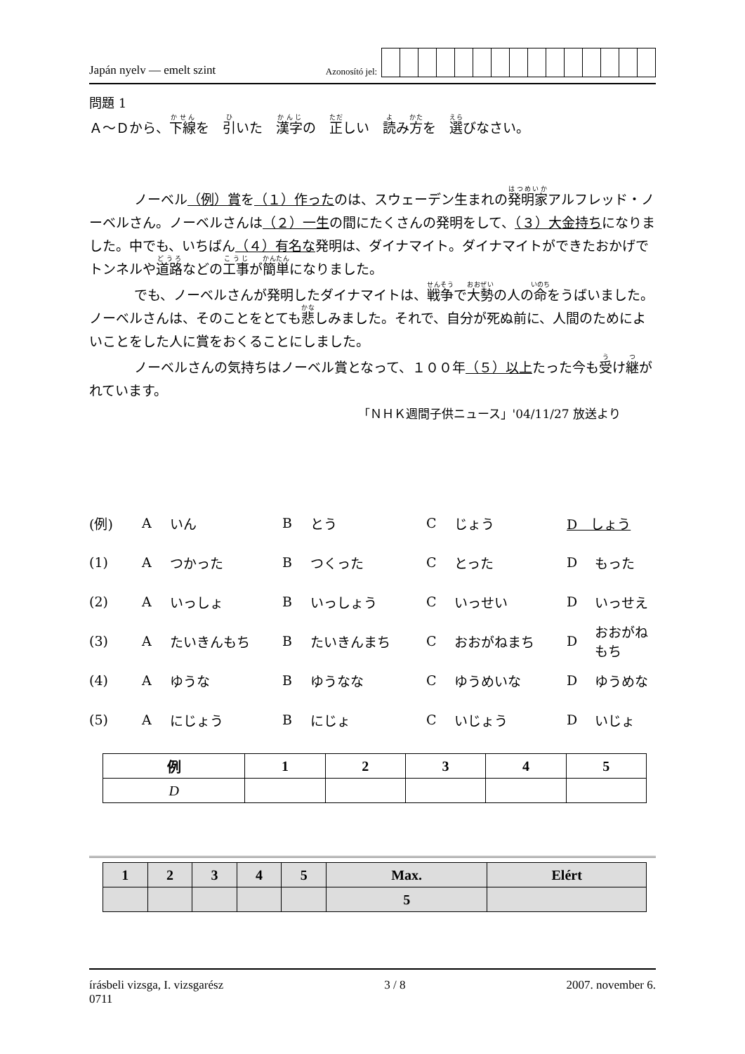Japán nyelv — emelt szint
Azonosító jel:
問題 1
Ａ～Ｄから、下線を　引いた　漢字の　正しい　読み方を　選びなさい。
ノーベル（例）賞を（１）作ったのは、スウェーデン生まれの発明家アルフレッド・ノーベルさん。ノーベルさんは（２）一生の間にたくさんの発明をして、（３）大金持ちになりました。中でも、いちばん（４）有名な発明は、ダイナマイト。ダイナマイトができたおかげでトンネルや道路などの工事が簡単になりました。
でも、ノーベルさんが発明したダイナマイトは、戦争で大勢の人の命をうばいました。ノーベルさんは、そのことをとても悲しみました。それで、自分が死ぬ前に、人間のためによいことをした人に賞をおくることにしました。
ノーベルさんの気持ちはノーベル賞となって、１００年（５）以上たった今も受け継がれています。
「ＮＨＫ週間子供ニュース」'04/11/27 放送より
| (例) | A | いん | B | とう | C | じょう | D しょう | |
| (1) | A | つかった | B | つくった | C | とった | D | もった |
| (2) | A | いっしょ | B | いっしょう | C | いっせい | D | いっせえ |
| (3) | A | たいきんもち | B | たいきんまち | C | おおがねまち | D | おおがねもち |
| (4) | A | ゆうな | B | ゆうなな | C | ゆうめいな | D | ゆうめな |
| (5) | A | にじょう | B | にじょ | C | いじょう | D | いじょ |
| 例 | 1 | 2 | 3 | 4 | 5 |
| --- | --- | --- | --- | --- | --- |
| D | | | | | |
| 1 | 2 | 3 | 4 | 5 | Max. | Elért |
| --- | --- | --- | --- | --- | --- | --- |
| | | | | | 5 | |
írásbeli vizsga, I. vizsgarész
0711
3 / 8 2007. november 6.